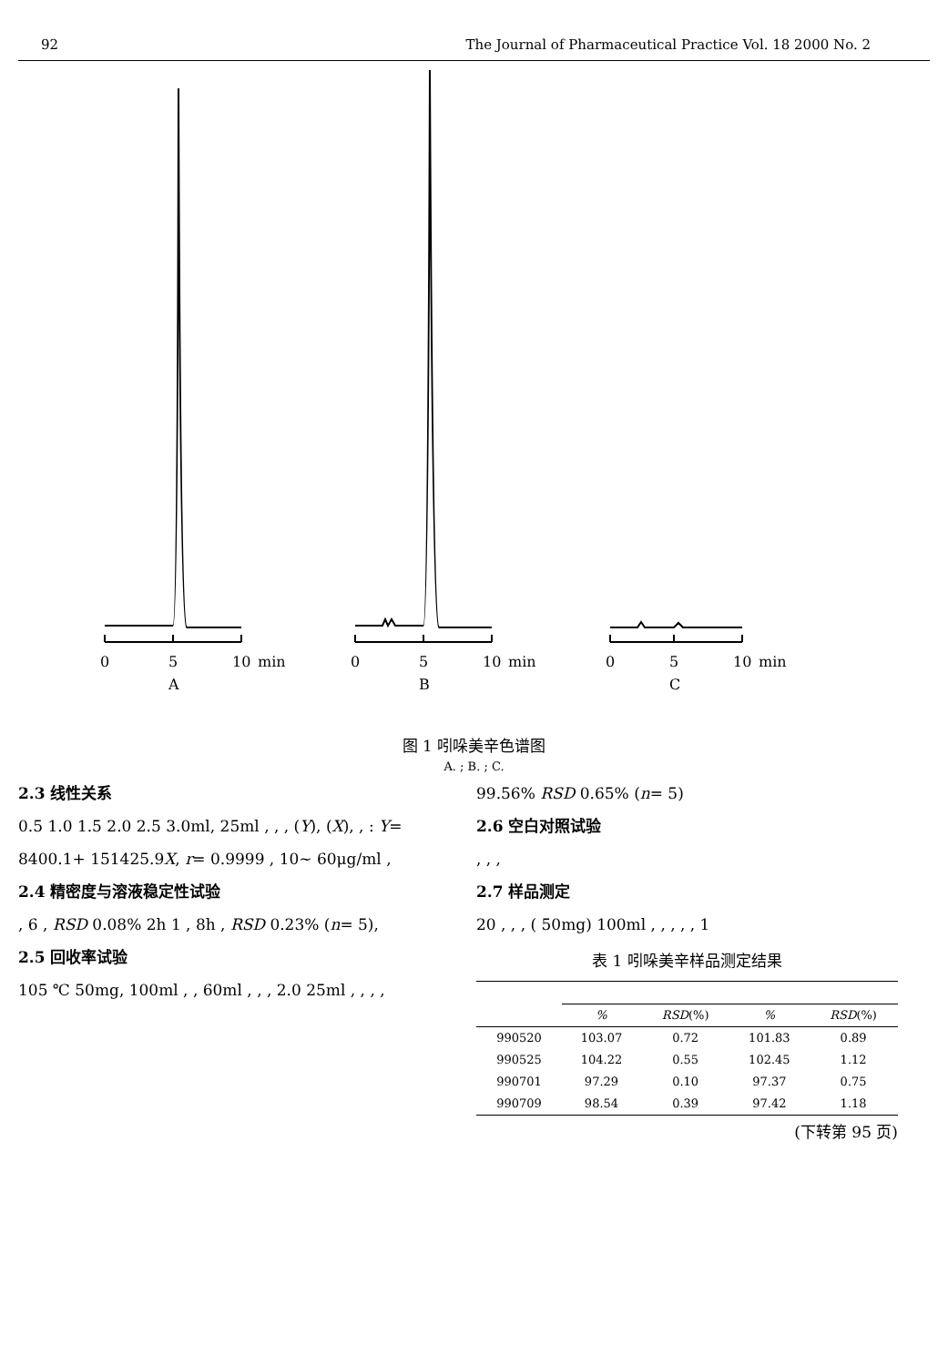92 The Journal of Pharmaceutical Practice Vol. 18 2000 No. 2
0
5
10
min
A
0
5
10
min
B
0
5
10
min
C
图 1 吲哚美辛色谱图
A. ; B. ; C.
2.3 线性关系
0.5 1.0 1.5 2.0 2.5 3.0ml, 25ml , , , (Y), (X), , : Y= 8400.1+ 151425.9X, r= 0.9999 , 10~ 60μg/ml ,
2.4 精密度与溶液稳定性试验
, 6 , RSD 0.08% 2h 1 , 8h , RSD 0.23% (n= 5),
2.5 回收率试验
105 ℃ 50mg, 100ml , , 60ml , , , 2.0 25ml , , , ,
99.56% RSD 0.65% (n= 5)
2.6 空白对照试验
, , ,
2.7 样品测定
20 , , , ( 50mg) 100ml , , , , , 1
表 1 吲哚美辛样品测定结果
| | % | RSD (%) | % | RSD (%) |
| --- | --- | --- | --- | --- |
| 990520 | 103.07 | 0.72 | 101.83 | 0.89 |
| 990525 | 104.22 | 0.55 | 102.45 | 1.12 |
| 990701 | 97.29 | 0.10 | 97.37 | 0.75 |
| 990709 | 98.54 | 0.39 | 97.42 | 1.18 |
(下转第 95 页)